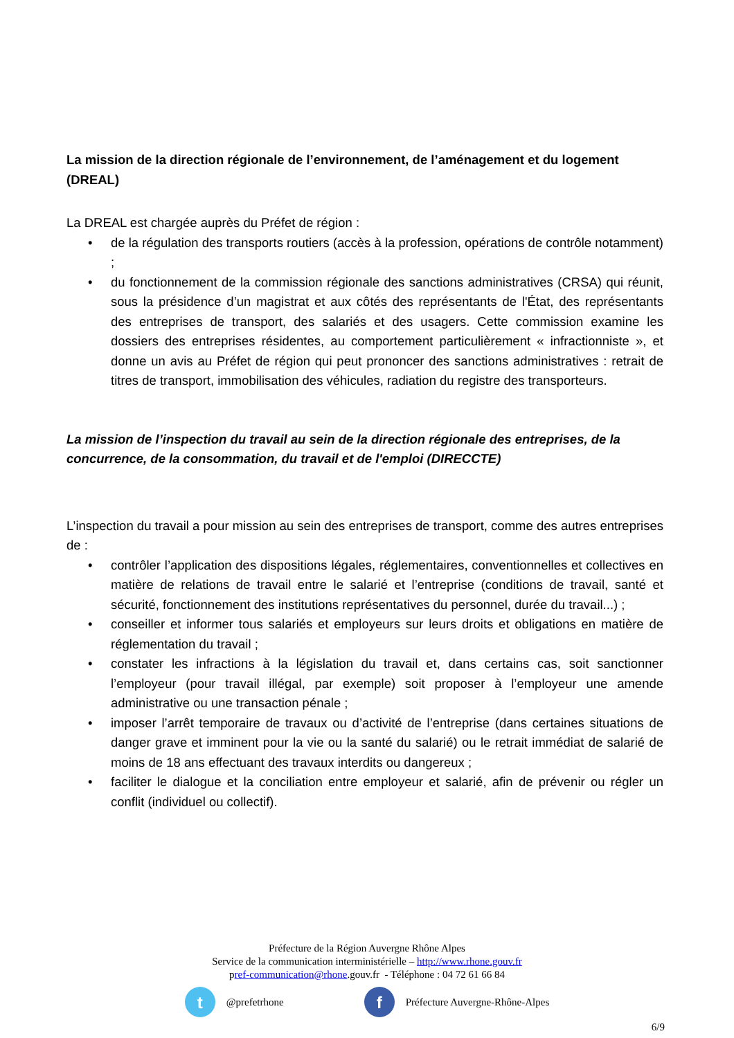La mission de la direction régionale de l’environnement, de l’aménagement et du logement (DREAL)
La DREAL est chargée auprès du Préfet de région :
• de la régulation des transports routiers (accès à la profession, opérations de contrôle notamment) ;
• du fonctionnement de la commission régionale des sanctions administratives (CRSA) qui réunit, sous la présidence d’un magistrat et aux côtés des représentants de l'État, des représentants des entreprises de transport, des salariés et des usagers. Cette commission examine les dossiers des entreprises résidentes, au comportement particulièrement « infractionniste », et donne un avis au Préfet de région qui peut prononcer des sanctions administratives : retrait de titres de transport, immobilisation des véhicules, radiation du registre des transporteurs.
La mission de l’inspection du travail au sein de la direction régionale des entreprises, de la concurrence, de la consommation, du travail et de l'emploi (DIRECCTE)
L’inspection du travail a pour mission au sein des entreprises de transport, comme des autres entreprises de :
• contrôler l’application des dispositions légales, réglementaires, conventionnelles et collectives en matière de relations de travail entre le salarié et l’entreprise (conditions de travail, santé et sécurité, fonctionnement des institutions représentatives du personnel, durée du travail...) ;
• conseiller et informer tous salariés et employeurs sur leurs droits et obligations en matière de réglementation du travail ;
• constater les infractions à la législation du travail et, dans certains cas, soit sanctionner l’employeur (pour travail illégal, par exemple) soit proposer à l’employeur une amende administrative ou une transaction pénale ;
• imposer l’arrêt temporaire de travaux ou d’activité de l’entreprise (dans certaines situations de danger grave et imminent pour la vie ou la santé du salarié) ou le retrait immédiat de salarié de moins de 18 ans effectuant des travaux interdits ou dangereux ;
• faciliter le dialogue et la conciliation entre employeur et salarié, afin de prévenir ou régler un conflit (individuel ou collectif).
Préfecture de la Région Auvergne Rhône Alpes
Service de la communication interministérielle – http://www.rhone.gouv.fr
pref-communication@rhone.gouv.fr - Téléphone : 04 72 61 66 84
t
@prefetrhone
f
Préfecture Auvergne-Rhône-Alpes
6/9